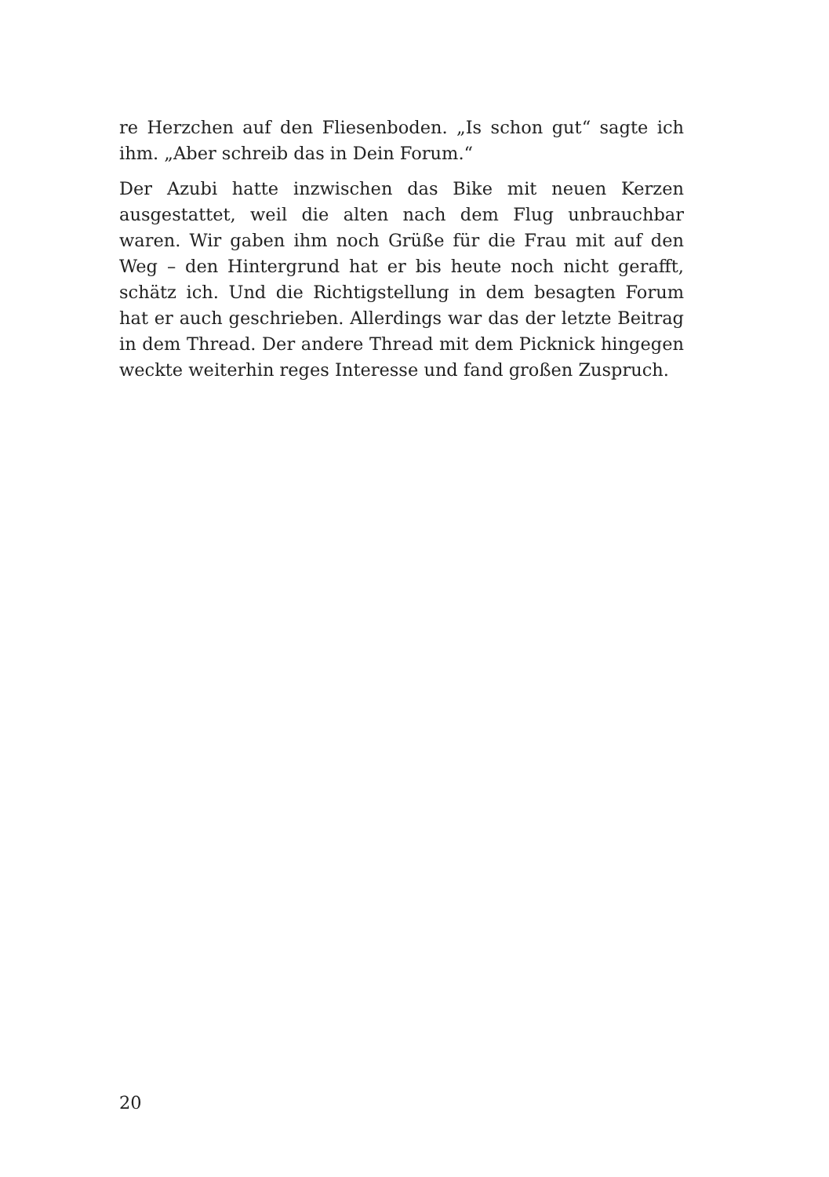re Herzchen auf den Fliesenboden. „Is schon gut“ sagte ich ihm. „Aber schreib das in Dein Forum.“
Der Azubi hatte inzwischen das Bike mit neuen Kerzen ausgestattet, weil die alten nach dem Flug unbrauchbar waren. Wir gaben ihm noch Grüße für die Frau mit auf den Weg – den Hintergrund hat er bis heute noch nicht gerafft, schätz ich. Und die Richtigstellung in dem besagten Forum hat er auch geschrieben. Allerdings war das der letzte Beitrag in dem Thread. Der andere Thread mit dem Picknick hingegen weckte weiterhin reges Interesse und fand großen Zuspruch.
20